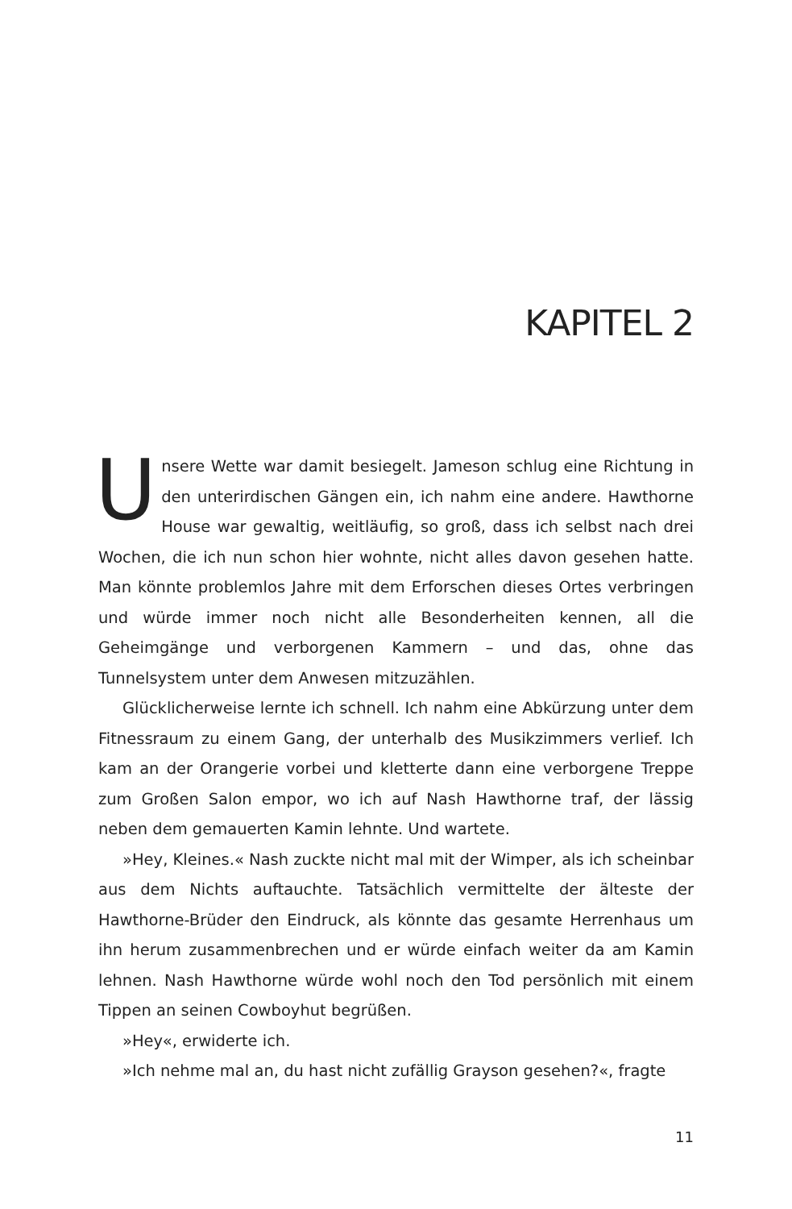KAPITEL 2
Unsere Wette war damit besiegelt. Jameson schlug eine Richtung in den unterirdischen Gängen ein, ich nahm eine andere. Hawthorne House war gewaltig, weitläufig, so groß, dass ich selbst nach drei Wochen, die ich nun schon hier wohnte, nicht alles davon gesehen hatte. Man könnte problemlos Jahre mit dem Erforschen dieses Ortes verbringen und würde immer noch nicht alle Besonderheiten kennen, all die Geheimgänge und verborgenen Kammern – und das, ohne das Tunnelsystem unter dem Anwesen mitzuzählen.
Glücklicherweise lernte ich schnell. Ich nahm eine Abkürzung unter dem Fitnessraum zu einem Gang, der unterhalb des Musikzimmers verlief. Ich kam an der Orangerie vorbei und kletterte dann eine verborgene Treppe zum Großen Salon empor, wo ich auf Nash Hawthorne traf, der lässig neben dem gemauerten Kamin lehnte. Und wartete.
»Hey, Kleines.« Nash zuckte nicht mal mit der Wimper, als ich scheinbar aus dem Nichts auftauchte. Tatsächlich vermittelte der älteste der Hawthorne-Brüder den Eindruck, als könnte das gesamte Herrenhaus um ihn herum zusammenbrechen und er würde einfach weiter da am Kamin lehnen. Nash Hawthorne würde wohl noch den Tod persönlich mit einem Tippen an seinen Cowboyhut begrüßen.
»Hey«, erwiderte ich.
»Ich nehme mal an, du hast nicht zufällig Grayson gesehen?«, fragte
11